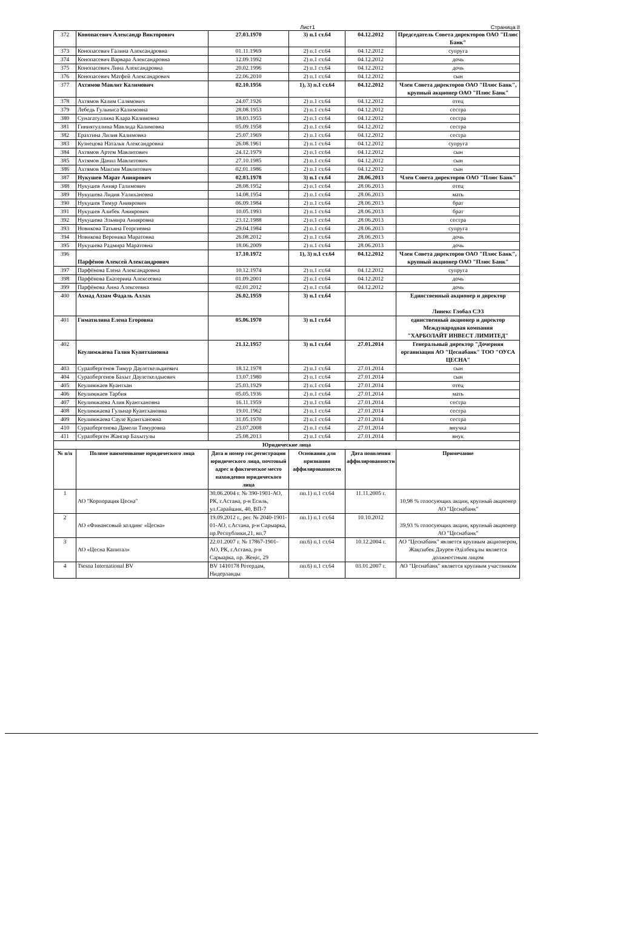Лист1 Страница 8
| 372 | Конопасевич Александр Викторович | 27.03.1970 | 3) п.1 ст.64 | 04.12.2012 | Председатель Совета директоров ОАО "Плюс Банк" |
| 373 | Конопасевич Галина Александровна | 01.11.1969 | 2) п.1 ст.64 | 04.12.2012 | супруга |
| 374 | Конопасевич Варвара Александровна | 12.09.1992 | 2) п.1 ст.64 | 04.12.2012 | дочь |
| 375 | Конопасевич Лина Александровна | 20.02.1996 | 2) п.1 ст.64 | 04.12.2012 | дочь |
| 376 | Конопасевич Матфей Александрович | 22.06.2010 | 2) п.1 ст.64 | 04.12.2012 | сын |
| 377 | Ахтямов Мавлит Калимович | 02.10.1956 | 1), 3) п.1 ст.64 | 04.12.2012 | Член Совета директоров ОАО "Плюс Банк", крупный акционер ОАО "Плюс Банк" |
| 378 | Ахтямов Калим Салямович | 24.07.1926 | 2) п.1 ст.64 | 04.12.2012 | отец |
| 379 | Лебедь Гульниса Калимовна | 28.08.1953 | 2) п.1 ст.64 | 04.12.2012 | сестра |
| 380 | Сунагатуллина Клара Калимовна | 18.03.1955 | 2) п.1 ст.64 | 04.12.2012 | сестра |
| 381 | Гиниятуллина Мавлида Калимовна | 05.09.1958 | 2) п.1 ст.64 | 04.12.2012 | сестра |
| 382 | Ерахтина Лилия Калимовна | 25.07.1969 | 2) п.1 ст.64 | 04.12.2012 | сестра |
| 383 | Кузнецова Наталья Александровна | 26.08.1961 | 2) п.1 ст.64 | 04.12.2012 | супруга |
| 384 | Ахтямов Артем Мавлитович | 24.12.1979 | 2) п.1 ст.64 | 04.12.2012 | сын |
| 385 | Ахтямов Данил Мавлитович | 27.10.1985 | 2) п.1 ст.64 | 04.12.2012 | сын |
| 386 | Ахтямов Максим Мавлитович | 02.01.1986 | 2) п.1 ст.64 | 04.12.2012 | сын |
| 387 | Нукушев Марат Аниярович | 02.03.1978 | 3) п.1 ст.64 | 28.06.2013 | Член Совета директоров ОАО "Плюс Банк" |
| 388 | Нукушев Анияр Галимович | 28.08.1952 | 2) п.1 ст.64 | 28.06.2013 | отец |
| 389 | Нукушева Лидия Уалихановна | 14.08.1954 | 2) п.1 ст.64 | 28.06.2013 | мать |
| 390 | Нукушев Тимур Аниярович | 06.09.1984 | 2) п.1 ст.64 | 28.06.2013 | брат |
| 391 | Нукушев Алибек Аниярович | 10.05.1993 | 2) п.1 ст.64 | 28.06.2013 | брат |
| 392 | Нукушева Эльмира Анияровна | 23.12.1988 | 2) п.1 ст.64 | 28.06.2013 | сестра |
| 393 | Новикова Татьяна Георгиевна | 29.04.1984 | 2) п.1 ст.64 | 28.06.2013 | супруга |
| 394 | Новикова Вероника Маратовна | 26.08.2012 | 2) п.1 ст.64 | 28.06.2013 | дочь |
| 395 | Нукушева Радмира Маратовна | 18.06.2009 | 2) п.1 ст.64 | 28.06.2013 | дочь |
| 396 | Парфёнов Алексей Александрович | 17.10.1972 | 1), 3) п.1 ст.64 | 04.12.2012 | Член Совета директоров ОАО "Плюс Банк", крупный акционер ОАО "Плюс Банк" |
| 397 | Парфёнова Елена Александровна | 10.12.1974 | 2) п.1 ст.64 | 04.12.2012 | супруга |
| 398 | Парфёнова Екатерина Алексеевна | 01.09.2001 | 2) п.1 ст.64 | 04.12.2012 | дочь |
| 399 | Парфёнова Анна Алексеевна | 02.01.2012 | 2) п.1 ст.64 | 04.12.2012 | дочь |
| 400 | Ахмад Аззам Фадаль Аллах | 26.02.1959 | 3) п.1 ст.64 | | Единственный акционер и директор Линекс Глобал СЭЗ |
| 401 | Гиматилина Елена Егоровна | 05.06.1970 | 3) п.1 ст.64 | | единственный акционер и директор Международная компания "ХАРБОЛАЙТ ИНВЕСТ ЛИМИТЕД" |
| 402 | Кеулимжаева Галия Куантхановна | 21.12.1957 | 3) п.1 ст.64 | 27.01.2014 | Генеральный директор "Дочерняя организация АО "Цеснабанк" ТОО "ОУСА ЦЕСНА" |
| 403 | Сурапбергенов Тимур Даулеткельдиевич | 18.12.1978 | 2) п.1 ст.64 | 27.01.2014 | сын |
| 404 | Сурапбергенов Бахыт Даулеткелдыевич | 13.07.1980 | 2) п.1 ст.64 | 27.01.2014 | сын |
| 405 | Кеулимжаев Куантхан | 25.03.1929 | 2) п.1 ст.64 | 27.01.2014 | отец |
| 406 | Кеулимжаев Тарбия | 05.05.1936 | 2) п.1 ст.64 | 27.01.2014 | мать |
| 407 | Кеулимжаева Алия Куантхановна | 16.11.1959 | 2) п.1 ст.64 | 27.01.2014 | сестра |
| 408 | Кеулимжаева Гульнар Куантхановна | 19.01.1962 | 2) п.1 ст.64 | 27.01.2014 | сестра |
| 409 | Кеулимжаева Сауле Куантхановна | 31.05.1970 | 2) п.1 ст.64 | 27.01.2014 | сестра |
| 410 | Сурапбергенова Дамели Тимуровна | 23.07.2008 | 2) п.1 ст.64 | 27.01.2014 | внучка |
| 411 | Сурапберген Жангир Бахытулы | 25.08.2013 | 2) п.1 ст.64 | 27.01.2014 | внук |
| Юридические лица | | | | | |
| № п/п | Полное наименование юридического лица | Дата и номер гос.регистрации юридического лица, почтовый адрес и фактическое место нахождения юридического лица | Основания для признания аффилированности | Дата появления аффилированности | Примечание |
| 1 | АО "Корпорация Цесна" | 30.06.2004 г. № 390-1901-АО, РК, г.Астана, р-н Есиль, ул.Сарайшик, 40, ВП-7 | пп.1) п.1 ст.64 | 11.11.2005 г. | 10,98 % голосующих акции, крупный акционер АО "Цеснабанк" |
| 2 | АО «Финансовый холдинг «Цесна» | 19.09.2012 г., рег. № 2040-1901-01-АО, г.Астана, р-н Сарыарка, пр.Республики,21, вп.7 | пп.1) п.1 ст.64 | 10.10.2012 | 39,93 % голосующих акции, крупный акционер АО "Цеснабанк" |
| 3 | АО «Цесна Капитал» | 22.01.2007 г. № 17867-1901-АО, РК, г.Астана, р-н Сарыарка, пр. Жеңіс, 29 | пп.6) п.1 ст.64 | 10.12.2004 г. | АО "Цеснабанк" является крупным акционером, Жақсыбек Дәурен Әділбекұлы является должностным лицом |
| 4 | Tsesna International BV | BV 1410178 Ротердам, Нидерланды | пп.6) п.1 ст.64 | 03.01.2007 г. | АО "Цеснабанк" является крупным участником |